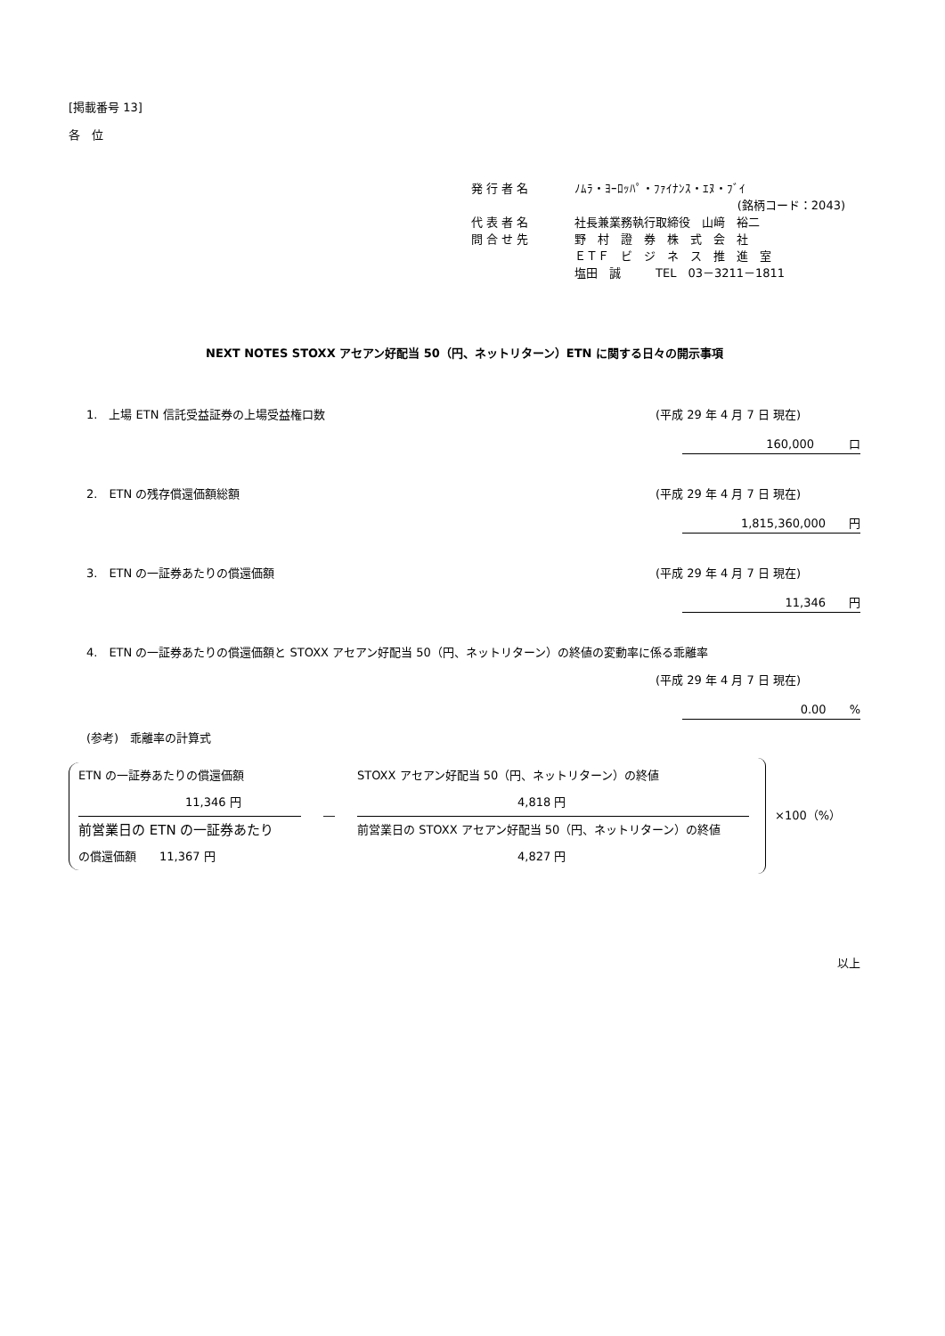[掲載番号 13]
各　位
発 行 者 名 ﾉﾑﾗ・ﾖｰﾛｯﾊﾟ・ﾌｧｲﾅﾝｽ・ｴﾇ・ﾌﾞｲ
(銘柄コード：2043)
代 表 者 名 社長兼業務執行取締役　山﨑　裕二
問 合 せ 先 野　村　證　券　株　式　会　社
ＥＴＦ　ビ　ジ　ネ　ス　推　進　室
塩田　誠　　　TEL　03－3211－1811
NEXT NOTES STOXX アセアン好配当 50（円、ネットリターン）ETN に関する日々の開示事項
1.　上場 ETN 信託受益証券の上場受益権口数 (平成 29 年 4 月 7 日 現在)
160,000　　　口
2.　ETN の残存償還価額総額 (平成 29 年 4 月 7 日 現在)
1,815,360,000　　円
3.　ETN の一証券あたりの償還価額 (平成 29 年 4 月 7 日 現在)
11,346　　円
4.　ETN の一証券あたりの償還価額と STOXX アセアン好配当 50（円、ネットリターン）の終値の変動率に係る乖離率
(平成 29 年 4 月 7 日 現在)
0.00　　%
(参考)　乖離率の計算式
ETN の一証券あたりの償還価額
11,346 円
前営業日の ETN の一証券あたり
の償還価額　　11,367 円
―
STOXX アセアン好配当 50（円、ネットリターン）の終値
4,818 円
前営業日の STOXX アセアン好配当 50（円、ネットリターン）の終値
4,827 円
×100（%）
以上